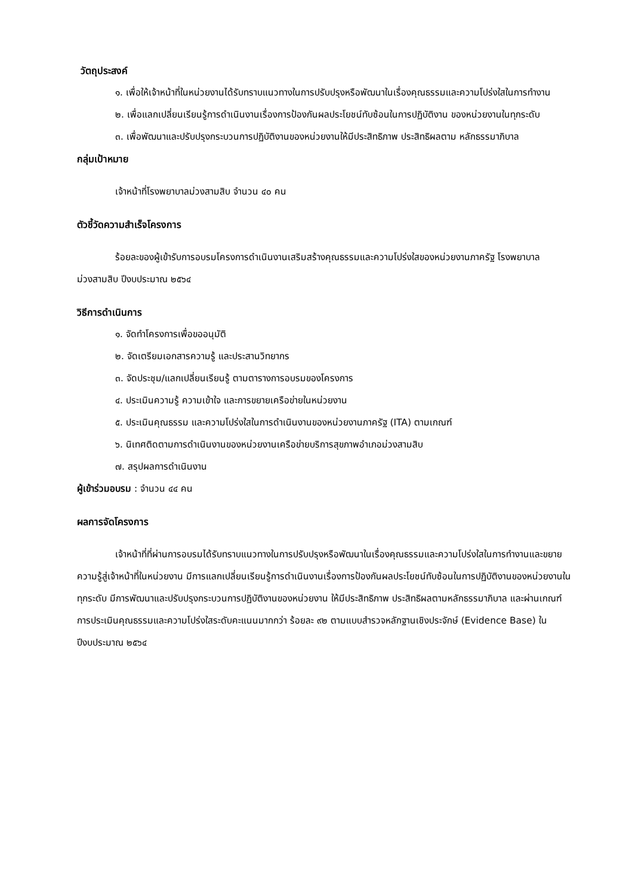วัตถุประสงค์
๑. เพื่อให้เจ้าหน้าที่ในหน่วยงานได้รับทราบแนวทางในการปรับปรุงหรือพัฒนาในเรื่องคุณธรรมและความโปร่งใสในการทำงาน
๒. เพื่อแลกเปลี่ยนเรียนรู้การดำเนินงานเรื่องการป้องกันผลประโยชน์ทับซ้อนในการปฏิบัติงาน ของหน่วยงานในทุกระดับ
๓. เพื่อพัฒนาและปรับปรุงกระบวนการปฏิบัติงานของหน่วยงานให้มีประสิทธิภาพ ประสิทธิผลตาม หลักธรรมาภิบาล
กลุ่มเป้าหมาย
เจ้าหน้าที่โรงพยาบาลม่วงสามสิบ จำนวน ๔๐ คน
ตัวชี้วัดความสำเร็จโครงการ
ร้อยละของผู้เข้ารับการอบรมโครงการดำเนินงานเสริมสร้างคุณธรรมและความโปร่งใสของหน่วยงานภาครัฐ โรงพยาบาลม่วงสามสิบ ปีงบประมาณ ๒๕๖๔
วิธีการดำเนินการ
๑. จัดทำโครงการเพื่อขออนุมัติ
๒. จัดเตรียมเอกสารความรู้ และประสานวิทยากร
๓. จัดประชุม/แลกเปลี่ยนเรียนรู้ ตามตารางการอบรมของโครงการ
๔. ประเมินความรู้ ความเข้าใจ และการขยายเครือข่ายในหน่วยงาน
๕. ประเมินคุณธรรม และความโปร่งใสในการดำเนินงานของหน่วยงานภาครัฐ (ITA) ตามเกณฑ์
๖. นิเทศติดตามการดำเนินงานของหน่วยงานเครือข่ายบริการสุขภาพอำเภอม่วงสามสิบ
๗. สรุปผลการดำเนินงาน
ผู้เข้าร่วมอบรม : จำนวน ๔๔ คน
ผลการจัดโครงการ
เจ้าหน้าที่ที่ผ่านการอบรมได้รับทราบแนวทางในการปรับปรุงหรือพัฒนาในเรื่องคุณธรรมและความโปร่งใสในการทำงานและขยายความรู้สู่เจ้าหน้าที่ในหน่วยงาน มีการแลกเปลี่ยนเรียนรู้การดำเนินงานเรื่องการป้องกันผลประโยชน์ทับซ้อนในการปฏิบัติงานของหน่วยงานในทุกระดับ มีการพัฒนาและปรับปรุงกระบวนการปฏิบัติงานของหน่วยงาน ให้มีประสิทธิภาพ ประสิทธิผลตามหลักธรรมาภิบาล และผ่านเกณฑ์การประเมินคุณธรรมและความโปร่งใสระดับคะแนนมากกว่า ร้อยละ ๙๒ ตามแบบสำรวจหลักฐานเชิงประจักษ์ (Evidence Base) ในปีงบประมาณ ๒๕๖๔